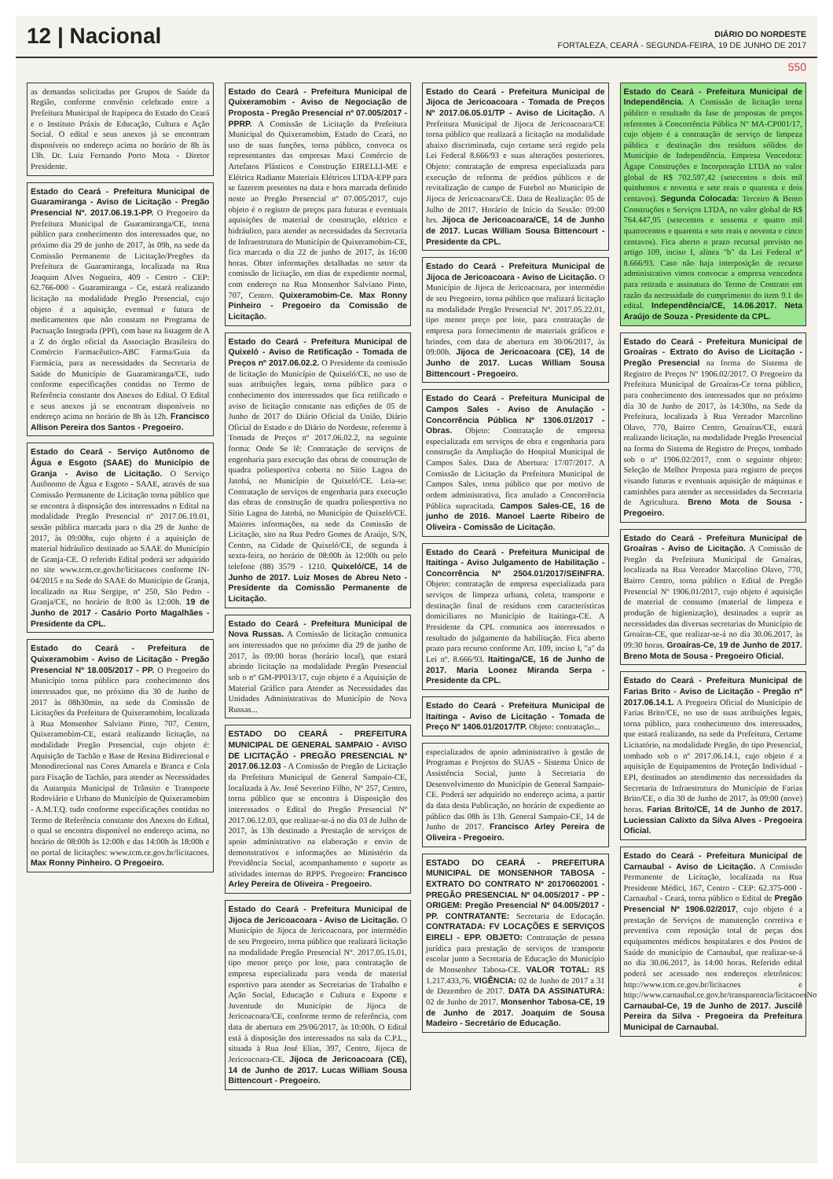12 | Nacional
DIÁRIO DO NORDESTE
FORTALEZA, CEARÁ - SEGUNDA-FEIRA, 19 DE JUNHO DE 2017
550
as demandas solicitadas por Grupos de Saúde da Região, conforme convênio celebrado entre a Prefeitura Municipal de Itapipoca do Estado do Ceará e o Instituto Práxis de Educação, Cultura e Ação Social. O edital e seus anexos já se encontram disponíveis no endereço acima no horário de 8h às 13h. Dr. Luiz Fernando Porto Mota - Diretor Presidente.
Estado do Ceará - Prefeitura Municipal de Guaramiranga - Aviso de Licitação - Pregão Presencial Nº. 2017.06.19.1-PP. O Pregoeiro da Prefeitura Municipal de Guaramiranga/CE, torna público para conhecimento dos interessados que, no próximo dia 29 de junho de 2017, às 09h, na sede da Comissão Permanente de Licitação/Pregões da Prefeitura de Guaramiranga, localizada na Rua Joaquim Alves Nogueira, 409 - Centro - CEP: 62.766-000 - Guaramiranga - Ce, estará realizando licitação na modalidade Pregão Presencial, cujo objeto é a aquisição, eventual e futura de medicamentos que não constam no Programa de Pactuação Integrada (PPI), com base na listagem de A a Z do órgão oficial da Associação Brasileira do Comércio Farmacêutico-ABC Farma/Guia da Farmácia, para as necessidades da Secretaria de Saúde do Município de Guaramiranga/CE, tudo conforme especificações contidas no Termo de Referência constante dos Anexos do Edital. O Edital e seus anexos já se encontram disponíveis no endereço acima no horário de 8h às 12h. Francisco Allison Pereira dos Santos - Pregoeiro.
Estado do Ceará - Serviço Autônomo de Água e Esgoto (SAAE) do Município de Granja - Aviso de Licitação. O Serviço Autônomo de Água e Esgoto - SAAE, através de sua Comissão Permanente de Licitação torna público que se encontra à disposição dos interessados o Edital na modalidade Pregão Presencial nº 2017.06.19.01, sessão pública marcada para o dia 29 de Junho de 2017, às 09:00hs, cujo objeto é a aquisição de material hidráulico destinado ao SAAE do Município de Granja-CE. O referido Edital poderá ser adquirido no site www.tcm.ce.gov.br/licitacoes conforme IN-04/2015 e na Sede do SAAE do Município de Granja, localizado na Rua Sergipe, nº 250, São Pedro - Granja/CE, no horário de 8:00 às 12:00h. 19 de Junho de 2017 - Casário Porto Magalhães - Presidente da CPL.
Estado do Ceará - Prefeitura de Quixeramobim - Aviso de Licitação - Pregão Presencial Nº 18.005/2017 - PP. O Pregoeiro do Município torna público para conhecimento dos interessados que, no próximo dia 30 de Junho de 2017 às 08h30min, na sede da Comissão de Licitações da Prefeitura de Quixeramobim, localizada à Rua Monsenhor Salviano Pinto, 707, Centro, Quixeramobim-CE, estará realizando licitação, na modalidade Pregão Presencial, cujo objeto é: Aquisição de Tachão e Base de Resina Bidirecional e Monodirecional nas Cores Amarela e Branca e Cola para Fixação de Tachão, para atender as Necessidades da Autarquia Municipal de Trânsito e Transporte Rodoviário e Urbano do Município de Quixeramobim - A.M.T.Q. tudo conforme especificações contidas no Termo de Referência constante dos Anexos do Edital, o qual se encontra disponível no endereço acima, no horário de 08:00h às 12:00h e das 14:00h às 18:00h e no portal de licitações: www.tcm.ce.gov.br/licitacoes. Max Ronny Pinheiro. O Pregoeiro.
Estado do Ceará - Prefeitura Municipal de Quixeramobim - Aviso de Negociação de Proposta - Pregão Presencial nº 07.005/2017 - PPRP. A Comissão de Licitação da Prefeitura Municipal do Quixeramobim, Estado do Ceará, no uso de suas funções, torna público, convoca os representantes das empresas Maxi Comércio de Artefatos Plásticos e Construção EIRELLI-ME e Elétrica Radiante Materiais Elétricos LTDA-EPP para se fazerem presentes na data e hora marcada definido neste ao Pregão Presencial nº 07.005/2017, cujo objeto é o registro de preços para futuras e eventuais aquisições de material de construção, elétrico e hidráulico, para atender as necessidades da Secretaria de Infraestrutura do Município de Quixeramobim-CE, fica marcada o dia 22 de junho de 2017, às 16:00 horas. Obter informações detalhadas no setor da comissão de licitação, em dias de expediente normal, com endereço na Rua Monsenhor Salviano Pinto, 707, Centro. Quixeramobim-Ce. Max Ronny Pinheiro - Pregoeiro da Comissão de Licitação.
Estado do Ceará - Prefeitura Municipal de Quixeló - Aviso de Retificação - Tomada de Preços nº 2017.06.02.2. O Presidente da comissão de licitação do Município de Quixeló/CE, no uso de suas atribuições legais, torna público para o conhecimento dos interessados que fica retificado o aviso de licitação constante nas edições de 05 de Junho de 2017 do Diário Oficial da União, Diário Oficial do Estado e do Diário do Nordeste, referente à Tomada de Preços nº 2017.06.02.2, na seguinte forma: Onde Se lê: Contratação de serviços de engenharia para execução das obras de construção de quadra poliesportiva coberta no Sítio Lagoa do Jatobá, no Município de Quixeló/CE. Leia-se: Contratação de serviços de engenharia para execução das obras de construção de quadra poliesportiva no Sítio Lagoa do Jatobá, no Município de Quixeló/CE. Maiores informações, na sede da Comissão de Licitação, sito na Rua Pedro Gomes de Araújo, S/N, Centro, na Cidade de Quixeló/CE, de segunda à sexta-feira, no horário de 08:00h às 12:00h ou pelo telefone (88) 3579 - 1210. Quixeló/CE, 14 de Junho de 2017. Luiz Moses de Abreu Neto - Presidente da Comissão Permanente de Licitação.
Estado do Ceará - Prefeitura Municipal de Nova Russas. A Comissão de licitação comunica aos interessados que no próximo dia 29 de junho de 2017, às 09:00 horas (horário local), que estará abrindo licitação na modalidade Pregão Presencial sob o nº GM-PP013/17, cujo objeto é a Aquisição de Material Gráfico para Atender as Necessidades das Unidades Administrativas do Município de Nova Russas...
ESTADO DO CEARÁ - PREFEITURA MUNICIPAL DE GENERAL SAMPAIO - AVISO DE LICITAÇÃO - PREGÃO PRESENCIAL Nº 2017.06.12.03 - A Comissão de Pregão de Licitação da Prefeitura Municipal de General Sampaio-CE, localizada à Av. José Severino Filho, Nº 257, Centro, torna público que se encontra à Disposição dos interessados o Edital do Pregão Presencial Nº 2017.06.12.03, que realizar-se-á no dia 03 de Julho de 2017, às 13h destinado a Prestação de serviços de apoio administrativo na elaboração e envio de demonstrativos e informações ao Ministério da Previdência Social, acompanhamento e suporte as atividades internas do RPPS. Pregoeiro: Francisco Arley Pereira de Oliveira - Pregoeiro.
Estado do Ceará - Prefeitura Municipal de Jijoca de Jericoacoara - Aviso de Licitação. O Município de Jijoca de Jericoacoara, por intermédio de seu Pregoeiro, torna público que realizará licitação na modalidade Pregão Presencial Nº. 2017.05.15.01, tipo menor preço por lote, para contratação de empresa especializada para venda de material esportivo para atender as Secretarias do Trabalho e Ação Social, Educação e Cultura e Esporte e Juventude do Município de Jijoca de Jericoacoara/CE, conforme termo de referência, com data de abertura em 29/06/2017, às 10:00h. O Edital está à disposição dos interessados na sala da C.P.L., situada à Rua José Elias, 397, Centro, Jijoca de Jericoacoara-CE. Jijoca de Jericoacoara (CE), 14 de Junho de 2017. Lucas William Sousa Bittencourt - Pregoeiro.
Estado do Ceará - Prefeitura Municipal de Jijoca de Jericoacoara - Tomada de Preços Nº 2017.06.05.01/TP - Aviso de Licitação. A Prefeitura Municipal de Jijoca de Jericoacoara/CE torna público que realizará a licitação na modalidade abaixo discriminada, cujo certame será regido pela Lei Federal 8.666/93 e suas alterações posteriores. Objeto: contratação de empresa especializada para execução de reforma de prédios públicos e de revitalização de campo de Futebol no Município de Jijoca de Jericoacoara/CE. Data de Realização: 05 de Julho de 2017. Horário de Início da Sessão: 09:00 hrs. Jijoca de Jericoacoara/CE, 14 de Junho de 2017. Lucas William Sousa Bittencourt - Presidente da CPL.
Estado do Ceará - Prefeitura Municipal de Jijoca de Jericoacoara - Aviso de Licitação. O Município de Jijoca de Jericoacoara, por intermédio de seu Pregoeiro, torna público que realizará licitação na modalidade Pregão Presencial Nº. 2017.05.22.01, tipo menor preço por lote, para contratação de empresa para fornecimento de materiais gráficos e brindes, com data de abertura em 30/06/2017, às 09:00h. Jijoca de Jericoacoara (CE), 14 de Junho de 2017. Lucas William Sousa Bittencourt - Pregoeiro.
Estado do Ceará - Prefeitura Municipal de Campos Sales - Aviso de Anulação - Concorrência Pública Nº 1306.01/2017 - Obras. Objeto: Contratação de empresa especializada em serviços de obra e engenharia para construção da Ampliação do Hospital Municipal de Campos Sales. Data de Abertura: 17/07/2017. A Comissão de Licitação da Prefeitura Municipal de Campos Sales, torna público que por motivo de ordem administrativa, fica anulado a Concorrência Pública supracitada. Campos Sales-CE, 16 de junho de 2016. Manoel Laerte Ribeiro de Oliveira - Comissão de Licitação.
Estado do Ceará - Prefeitura Municipal de Itaitinga - Aviso Julgamento de Habilitação - Concorrência Nº 2504.01/2017/SEINFRA. Objeto: contratação de empresa especializada para serviços de limpeza urbana, coleta, transporte e destinação final de resíduos com características domiciliares no Município de Itaitinga-CE. A Presidente da CPL comunica aos interessados o resultado do julgamento da habilitação. Fica aberto prazo para recurso conforme Art. 109, inciso I, "a" da Lei nº. 8.666/93. Itaitinga/CE, 16 de Junho de 2017. Maria Loonez Miranda Serpa - Presidente da CPL.
Estado do Ceará - Prefeitura Municipal de Itaitinga - Aviso de Licitação - Tomada de Preço Nº 1406.01/2017/TP. Objeto: contratação...
especializados de apoio administrativo à gestão de Programas e Projetos do SUAS - Sistema Único de Assistência Social, junto à Secretaria do Desenvolvimento do Município de General Sampaio-CE. Poderá ser adquirido no endereço acima, a partir da data desta Publicação, no horário de expediente ao público das 08h às 13h. General Sampaio-CE, 14 de Junho de 2017. Francisco Arley Pereira de Oliveira - Pregoeiro.
ESTADO DO CEARÁ - PREFEITURA MUNICIPAL DE MONSENHOR TABOSA - EXTRATO DO CONTRATO Nº 20170602001 - PREGÃO PRESENCIAL Nº 04.005/2017 - PP - ORIGEM: Pregão Presencial Nº 04.005/2017 - PP. CONTRATANTE: Secretaria de Educação. CONTRATADA: FV LOCAÇÕES E SERVIÇOS EIRELI - EPP. OBJETO: Contratação de pessoa jurídica para prestação de serviços de transporte escolar junto a Secretaria de Educação do Município de Monsenhor Tabosa-CE. VALOR TOTAL: R$ 1.217.433,76. VIGÊNCIA: 02 de Junho de 2017 a 31 de Dezembro de 2017. DATA DA ASSINATURA: 02 de Junho de 2017. Monsenhor Tabosa-CE, 19 de Junho de 2017. Joaquim de Sousa Madeiro - Secretário de Educação.
Estado do Ceará - Prefeitura Municipal de Independência. A Comissão de licitação torna público o resultado da fase de propostas de preços referentes à Concorrência Pública Nº MA-CP001/17, cujo objeto é a contratação de serviço de limpeza pública e destinação dos resíduos sólidos do Município de Independência. Empresa Vencedora: Ágape Construções e Incorporação LTDA no valor global de R$ 702.597,42 (setecentos e dois mil quinhentos e noventa e sete reais e quarenta e dois centavos). Segunda Colocada: Terceiro & Bento Construções e Serviços LTDA, no valor global de R$ 764.447,95 (setecentos e sessenta e quatro mil quatrocentos e quarenta e sete reais e noventa e cinco centavos). Fica aberto o prazo recursal previsto no artigo 109, inciso I, alínea "b" da Lei Federal nº 8.666/93. Caso não haja interposição de recurso administrativo vimos convocar a empresa vencedora para retirada e assinatura do Termo de Contrato em razão da necessidade do cumprimento do item 9.1 do edital. Independência/CE, 14.06.2017. Neta Araújo de Souza - Presidente da CPL.
Estado do Ceará - Prefeitura Municipal de Groaíras - Extrato do Aviso de Licitação - Pregão Presencial na forma do Sistema de Registro de Preços Nº 1906.02/2017. O Pregoeiro da Prefeitura Municipal de Groaíras-Ce torna público, para conhecimento dos interessados que no próximo dia 30 de Junho de 2017, às 14:30hs, na Sede da Prefeitura, localizada à Rua Vereador Marcolino Olavo, 770, Bairro Centro, Groaíras/CE, estará realizando licitação, na modalidade Pregão Presencial na forma do Sistema de Registro de Preços, tombado sob o nº 1906.02/2017, com o seguinte objeto: Seleção de Melhor Proposta para registro de preços visando futuras e eventuais aquisição de máquinas e caminhões para atender as necessidades da Secretaria de Agricultura. Breno Mota de Sousa - Pregoeiro.
Estado do Ceará - Prefeitura Municipal de Groaíras - Aviso de Licitação. A Comissão de Pregão da Prefeitura Municipal de Groaíras, localizada na Rua Vereador Marcolino Olavo, 770, Bairro Centro, torna público o Edital de Pregão Presencial Nº 1906.01/2017, cujo objeto é aquisição de material de consumo (material de limpeza e produção de higienização), destinados a suprir as necessidades das diversas secretarias do Município de Groaíras-CE, que realizar-se-á no dia 30.06.2017, às 09:30 horas. Groaíras-Ce, 19 de Junho de 2017. Breno Mota de Sousa - Pregoeiro Oficial.
Estado do Ceará - Prefeitura Municipal de Farias Brito - Aviso de Licitação - Pregão nº 2017.06.14.1. A Pregoeira Oficial do Município de Farias Brito/CE, no uso de suas atribuições legais, torna público, para conhecimento dos interessados, que estará realizando, na sede da Prefeitura, Certame Licitatório, na modalidade Pregão, do tipo Presencial, tombado sob o nº 2017.06.14.1, cujo objeto é a aquisição de Equipamentos de Proteção Individual - EPI, destinados ao atendimento das necessidades da Secretaria de Infraestrutura do Município de Farias Brito/CE, o dia 30 de Junho de 2017, às 09:00 (nove) horas. Farias Brito/CE, 14 de Junho de 2017. Luciessian Calixto da Silva Alves - Pregoeira Oficial.
Estado do Ceará - Prefeitura Municipal de Carnaubal - Aviso de Licitação. A Comissão Permanente de Licitação, localizada na Rua Presidente Médici, 167, Centro - CEP: 62.375-000 - Carnaubal - Ceará, torna público o Edital de Pregão Presencial Nº 1906.02/2017, cujo objeto é a prestação de Serviços de manutenção corretiva e preventiva com reposição total de peças dos equipamentos médicos hospitalares e dos Postos de Saúde do município de Carnaubal, que realizar-se-á no dia 30.06.2017, às 14:00 horas. Referido edital poderá ser acessado nos endereços eletrônicos: http://www.tcm.ce.gov.br/licitacoes e http://www.carnaubal.ce.gov.br/transparencia/licitacoesNovo. Carnaubal-Ce, 19 de Junho de 2017. Juscilê Pereira da Silva - Pregoeira da Prefeitura Municipal de Carnaubal.